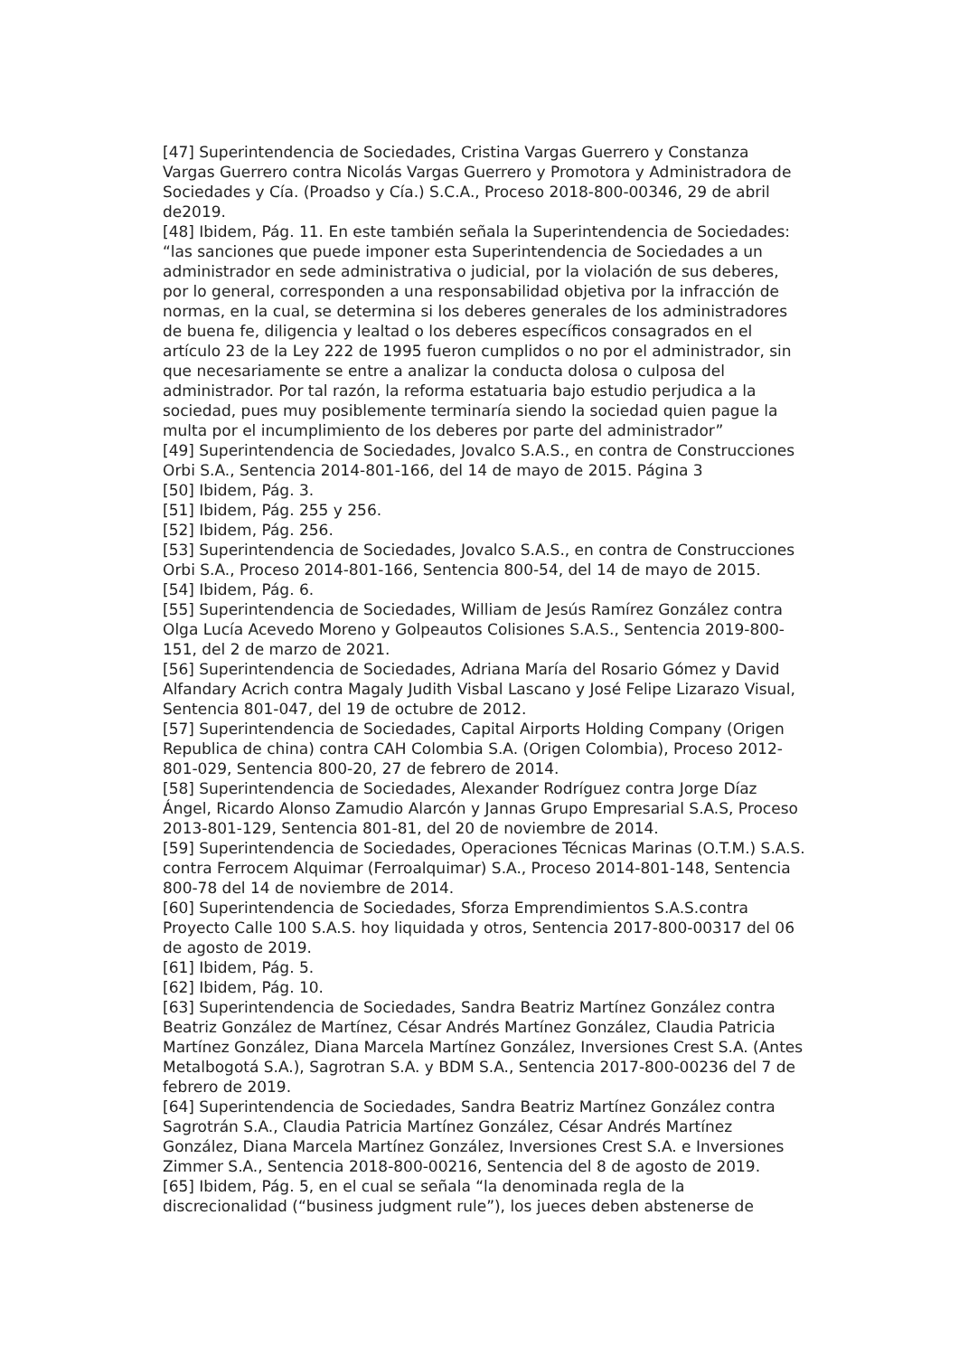[47] Superintendencia de Sociedades, Cristina Vargas Guerrero y Constanza Vargas Guerrero contra Nicolás Vargas Guerrero y Promotora y Administradora de Sociedades y Cía. (Proadso y Cía.) S.C.A., Proceso 2018-800-00346, 29 de abril de2019.
[48] Ibidem, Pág. 11. En este también señala la Superintendencia de Sociedades: “las sanciones que puede imponer esta Superintendencia de Sociedades a un administrador en sede administrativa o judicial, por la violación de sus deberes, por lo general, corresponden a una responsabilidad objetiva por la infracción de normas, en la cual, se determina si los deberes generales de los administradores de buena fe, diligencia y lealtad o los deberes específicos consagrados en el artículo 23 de la Ley 222 de 1995 fueron cumplidos o no por el administrador, sin que necesariamente se entre a analizar la conducta dolosa o culposa del administrador. Por tal razón, la reforma estatuaria bajo estudio perjudica a la sociedad, pues muy posiblemente terminaría siendo la sociedad quien pague la multa por el incumplimiento de los deberes por parte del administrador”
[49] Superintendencia de Sociedades, Jovalco S.A.S., en contra de Construcciones Orbi S.A., Sentencia 2014-801-166, del 14 de mayo de 2015. Página 3
[50] Ibidem, Pág. 3.
[51] Ibidem, Pág. 255 y 256.
[52] Ibidem, Pág. 256.
[53] Superintendencia de Sociedades, Jovalco S.A.S., en contra de Construcciones Orbi S.A., Proceso 2014-801-166, Sentencia 800-54, del 14 de mayo de 2015.
[54] Ibidem, Pág. 6.
[55] Superintendencia de Sociedades, William de Jesús Ramírez González contra Olga Lucía Acevedo Moreno y Golpeautos Colisiones S.A.S., Sentencia 2019-800-151, del 2 de marzo de 2021.
[56] Superintendencia de Sociedades, Adriana María del Rosario Gómez y David Alfandary Acrich contra Magaly Judith Visbal Lascano y José Felipe Lizarazo Visual, Sentencia 801-047, del 19 de octubre de 2012.
[57] Superintendencia de Sociedades, Capital Airports Holding Company (Origen Republica de china) contra CAH Colombia S.A. (Origen Colombia), Proceso 2012-801-029, Sentencia 800-20, 27 de febrero de 2014.
[58] Superintendencia de Sociedades, Alexander Rodríguez contra Jorge Díaz Ángel, Ricardo Alonso Zamudio Alarcón y Jannas Grupo Empresarial S.A.S, Proceso 2013-801-129, Sentencia 801-81, del 20 de noviembre de 2014.
[59] Superintendencia de Sociedades, Operaciones Técnicas Marinas (O.T.M.) S.A.S. contra Ferrocem Alquimar (Ferroalquimar) S.A., Proceso 2014-801-148, Sentencia 800-78 del 14 de noviembre de 2014.
[60] Superintendencia de Sociedades, Sforza Emprendimientos S.A.S.contra Proyecto Calle 100 S.A.S. hoy liquidada y otros, Sentencia 2017-800-00317 del 06 de agosto de 2019.
[61] Ibidem, Pág. 5.
[62] Ibidem, Pág. 10.
[63] Superintendencia de Sociedades, Sandra Beatriz Martínez González contra Beatriz González de Martínez, César Andrés Martínez González, Claudia Patricia Martínez González, Diana Marcela Martínez González, Inversiones Crest S.A. (Antes Metalbogotá S.A.), Sagrotran S.A. y BDM S.A., Sentencia 2017-800-00236 del 7 de febrero de 2019.
[64] Superintendencia de Sociedades, Sandra Beatriz Martínez González contra Sagrotrán S.A., Claudia Patricia Martínez González, César Andrés Martínez González, Diana Marcela Martínez González, Inversiones Crest S.A. e Inversiones Zimmer S.A., Sentencia 2018-800-00216, Sentencia del 8 de agosto de 2019.
[65] Ibidem, Pág. 5, en el cual se señala “la denominada regla de la discrecionalidad (“business judgment rule”), los jueces deben abstenerse de